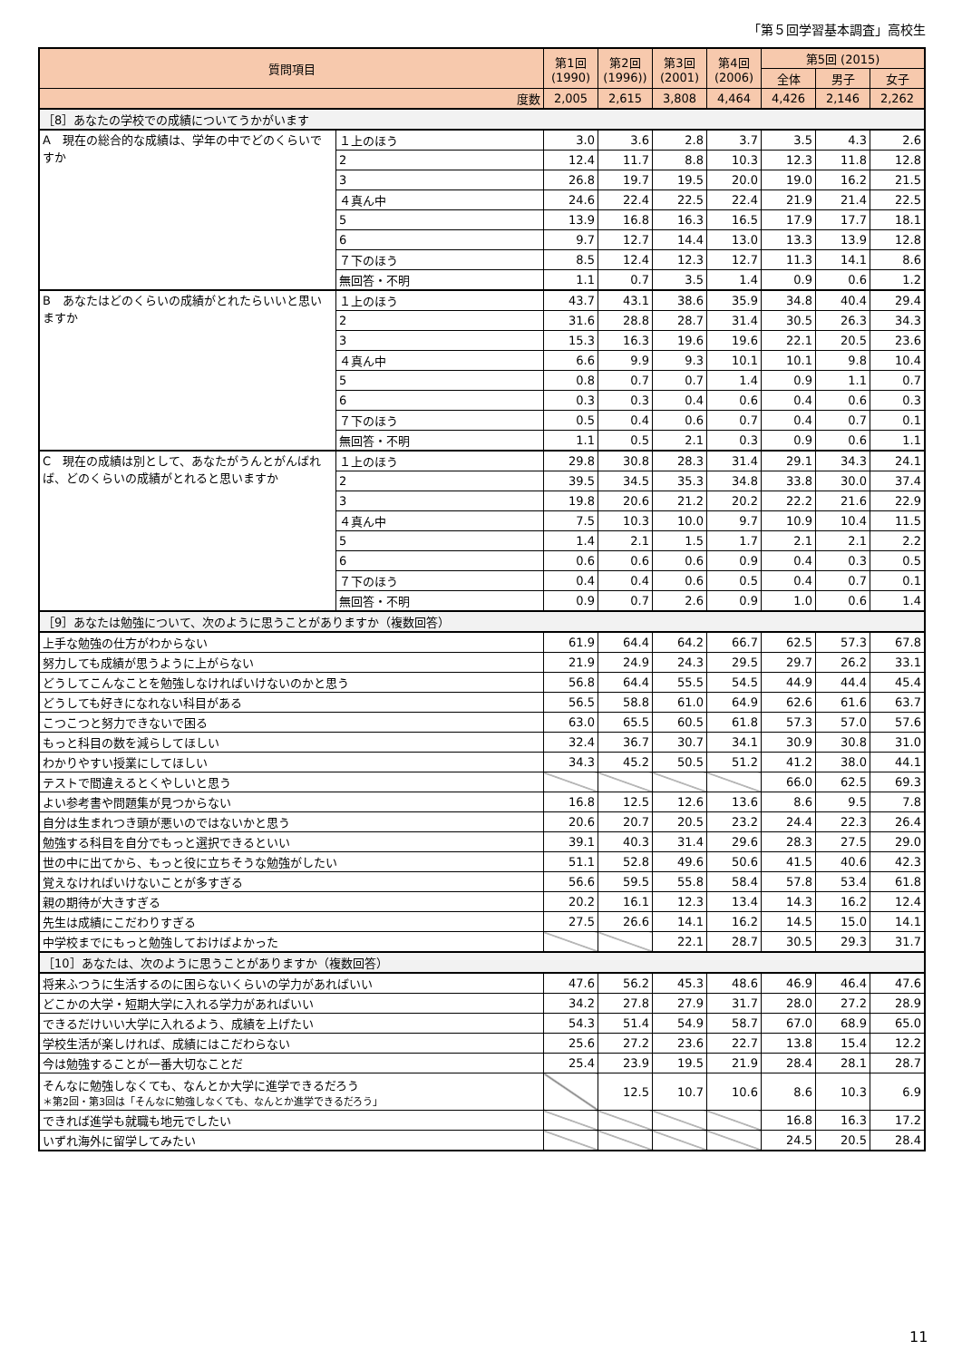「第５回学習基本調査」高校生
| 質問項目 | | 第1回 (1990) | 第2回 (1996)) | 第3回 (2001) | 第4回 (2006) | 第5回 (2015) | | |
| --- | --- | --- | --- | --- | --- | --- | --- | --- |
| | | | | | | 全体 | 男子 | 女子 |
| 度数 | | 2,005 | 2,615 | 3,808 | 4,464 | 4,426 | 2,146 | 2,262 |
| ［8］あなたの学校での成績についてうかがいます | | | | | | | | |
| A 現在の総合的な成績は、学年の中でどのくらいですか | １上のほう | 3.0 | 3.6 | 2.8 | 3.7 | 3.5 | 4.3 | 2.6 |
| | 2 | 12.4 | 11.7 | 8.8 | 10.3 | 12.3 | 11.8 | 12.8 |
| | 3 | 26.8 | 19.7 | 19.5 | 20.0 | 19.0 | 16.2 | 21.5 |
| | ４真ん中 | 24.6 | 22.4 | 22.5 | 22.4 | 21.9 | 21.4 | 22.5 |
| | 5 | 13.9 | 16.8 | 16.3 | 16.5 | 17.9 | 17.7 | 18.1 |
| | 6 | 9.7 | 12.7 | 14.4 | 13.0 | 13.3 | 13.9 | 12.8 |
| | ７下のほう | 8.5 | 12.4 | 12.3 | 12.7 | 11.3 | 14.1 | 8.6 |
| | 無回答・不明 | 1.1 | 0.7 | 3.5 | 1.4 | 0.9 | 0.6 | 1.2 |
| B あなたはどのくらいの成績がとれたらいいと思いますか | １上のほう | 43.7 | 43.1 | 38.6 | 35.9 | 34.8 | 40.4 | 29.4 |
| | 2 | 31.6 | 28.8 | 28.7 | 31.4 | 30.5 | 26.3 | 34.3 |
| | 3 | 15.3 | 16.3 | 19.6 | 19.6 | 22.1 | 20.5 | 23.6 |
| | ４真ん中 | 6.6 | 9.9 | 9.3 | 10.1 | 10.1 | 9.8 | 10.4 |
| | 5 | 0.8 | 0.7 | 0.7 | 1.4 | 0.9 | 1.1 | 0.7 |
| | 6 | 0.3 | 0.3 | 0.4 | 0.6 | 0.4 | 0.6 | 0.3 |
| | ７下のほう | 0.5 | 0.4 | 0.6 | 0.7 | 0.4 | 0.7 | 0.1 |
| | 無回答・不明 | 1.1 | 0.5 | 2.1 | 0.3 | 0.9 | 0.6 | 1.1 |
| C 現在の成績は別として、あなたがうんとがんばれば、どのくらいの成績がとれると思いますか | １上のほう | 29.8 | 30.8 | 28.3 | 31.4 | 29.1 | 34.3 | 24.1 |
| | 2 | 39.5 | 34.5 | 35.3 | 34.8 | 33.8 | 30.0 | 37.4 |
| | 3 | 19.8 | 20.6 | 21.2 | 20.2 | 22.2 | 21.6 | 22.9 |
| | ４真ん中 | 7.5 | 10.3 | 10.0 | 9.7 | 10.9 | 10.4 | 11.5 |
| | 5 | 1.4 | 2.1 | 1.5 | 1.7 | 2.1 | 2.1 | 2.2 |
| | 6 | 0.6 | 0.6 | 0.6 | 0.9 | 0.4 | 0.3 | 0.5 |
| | ７下のほう | 0.4 | 0.4 | 0.6 | 0.5 | 0.4 | 0.7 | 0.1 |
| | 無回答・不明 | 0.9 | 0.7 | 2.6 | 0.9 | 1.0 | 0.6 | 1.4 |
| ［9］あなたは勉強について、次のように思うことがありますか（複数回答） | | | | | | | | |
| 上手な勉強の仕方がわからない | | 61.9 | 64.4 | 64.2 | 66.7 | 62.5 | 57.3 | 67.8 |
| 努力しても成績が思うように上がらない | | 21.9 | 24.9 | 24.3 | 29.5 | 29.7 | 26.2 | 33.1 |
| どうしてこんなことを勉強しなければいけないのかと思う | | 56.8 | 64.4 | 55.5 | 54.5 | 44.9 | 44.4 | 45.4 |
| どうしても好きになれない科目がある | | 56.5 | 58.8 | 61.0 | 64.9 | 62.6 | 61.6 | 63.7 |
| こつこつと努力できないで困る | | 63.0 | 65.5 | 60.5 | 61.8 | 57.3 | 57.0 | 57.6 |
| もっと科目の数を減らしてほしい | | 32.4 | 36.7 | 30.7 | 34.1 | 30.9 | 30.8 | 31.0 |
| わかりやすい授業にしてほしい | | 34.3 | 45.2 | 50.5 | 51.2 | 41.2 | 38.0 | 44.1 |
| テストで間違えるとくやしいと思う | | | | | | 66.0 | 62.5 | 69.3 |
| よい参考書や問題集が見つからない | | 16.8 | 12.5 | 12.6 | 13.6 | 8.6 | 9.5 | 7.8 |
| 自分は生まれつき頭が悪いのではないかと思う | | 20.6 | 20.7 | 20.5 | 23.2 | 24.4 | 22.3 | 26.4 |
| 勉強する科目を自分でもっと選択できるといい | | 39.1 | 40.3 | 31.4 | 29.6 | 28.3 | 27.5 | 29.0 |
| 世の中に出てから、もっと役に立ちそうな勉強がしたい | | 51.1 | 52.8 | 49.6 | 50.6 | 41.5 | 40.6 | 42.3 |
| 覚えなければいけないことが多すぎる | | 56.6 | 59.5 | 55.8 | 58.4 | 57.8 | 53.4 | 61.8 |
| 親の期待が大きすぎる | | 20.2 | 16.1 | 12.3 | 13.4 | 14.3 | 16.2 | 12.4 |
| 先生は成績にこだわりすぎる | | 27.5 | 26.6 | 14.1 | 16.2 | 14.5 | 15.0 | 14.1 |
| 中学校までにもっと勉強しておけばよかった | | | | 22.1 | 28.7 | 30.5 | 29.3 | 31.7 |
| ［10］あなたは、次のように思うことがありますか（複数回答） | | | | | | | | |
| 将来ふつうに生活するのに困らないくらいの学力があればいい | | 47.6 | 56.2 | 45.3 | 48.6 | 46.9 | 46.4 | 47.6 |
| どこかの大学・短期大学に入れる学力があればいい | | 34.2 | 27.8 | 27.9 | 31.7 | 28.0 | 27.2 | 28.9 |
| できるだけいい大学に入れるよう、成績を上げたい | | 54.3 | 51.4 | 54.9 | 58.7 | 67.0 | 68.9 | 65.0 |
| 学校生活が楽しければ、成績にはこだわらない | | 25.6 | 27.2 | 23.6 | 22.7 | 13.8 | 15.4 | 12.2 |
| 今は勉強することが一番大切なことだ | | 25.4 | 23.9 | 19.5 | 21.9 | 28.4 | 28.1 | 28.7 |
| そんなに勉強しなくても、なんとか大学に進学できるだろう ＊第2回・第3回は「そんなに勉強しなくても、なんとか進学できるだろう」 | | | 12.5 | 10.7 | 10.6 | 8.6 | 10.3 | 6.9 |
| できれば進学も就職も地元でしたい | | | | | | 16.8 | 16.3 | 17.2 |
| いずれ海外に留学してみたい | | | | | | 24.5 | 20.5 | 28.4 |
11